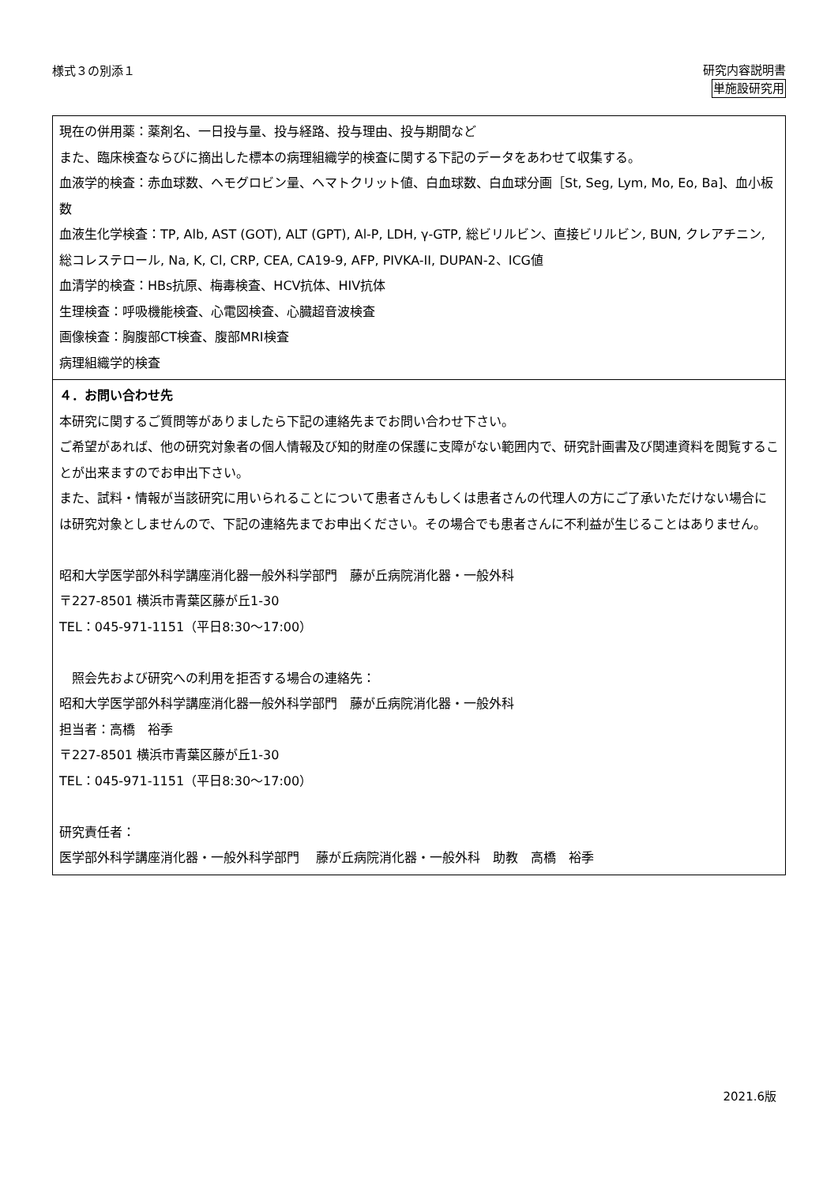様式３の別添１
研究内容説明書
単施設研究用
現在の併用薬：薬剤名、一日投与量、投与経路、投与理由、投与期間など
また、臨床検査ならびに摘出した標本の病理組織学的検査に関する下記のデータをあわせて収集する。
血液学的検査：赤血球数、ヘモグロビン量、ヘマトクリット値、白血球数、白血球分画［St, Seg, Lym, Mo, Eo, Ba]、血小板数
血液生化学検査：TP, Alb, AST (GOT), ALT (GPT), Al-P, LDH, γ-GTP, 総ビリルビン、直接ビリルビン, BUN, クレアチニン, 総コレステロール, Na, K, Cl, CRP, CEA, CA19-9, AFP, PIVKA-II, DUPAN-2、ICG値
血清学的検査：HBs抗原、梅毒検査、HCV抗体、HIV抗体
生理検査：呼吸機能検査、心電図検査、心臓超音波検査
画像検査：胸腹部CT検査、腹部MRI検査
病理組織学的検査
４．お問い合わせ先
本研究に関するご質問等がありましたら下記の連絡先までお問い合わせ下さい。
ご希望があれば、他の研究対象者の個人情報及び知的財産の保護に支障がない範囲内で、研究計画書及び関連資料を閲覧することが出来ますのでお申出下さい。
また、試料・情報が当該研究に用いられることについて患者さんもしくは患者さんの代理人の方にご了承いただけない場合には研究対象としませんので、下記の連絡先までお申出ください。その場合でも患者さんに不利益が生じることはありません。
昭和大学医学部外科学講座消化器一般外科学部門　藤が丘病院消化器・一般外科
〒227-8501 横浜市青葉区藤が丘1-30
TEL：045-971-1151（平日8:30～17:00）
　照会先および研究への利用を拒否する場合の連絡先：
昭和大学医学部外科学講座消化器一般外科学部門　藤が丘病院消化器・一般外科
担当者：高橋　裕季
〒227-8501 横浜市青葉区藤が丘1-30
TEL：045-971-1151（平日8:30～17:00）
研究責任者：
医学部外科学講座消化器・一般外科学部門　 藤が丘病院消化器・一般外科　助教　高橋　裕季
2021.6版